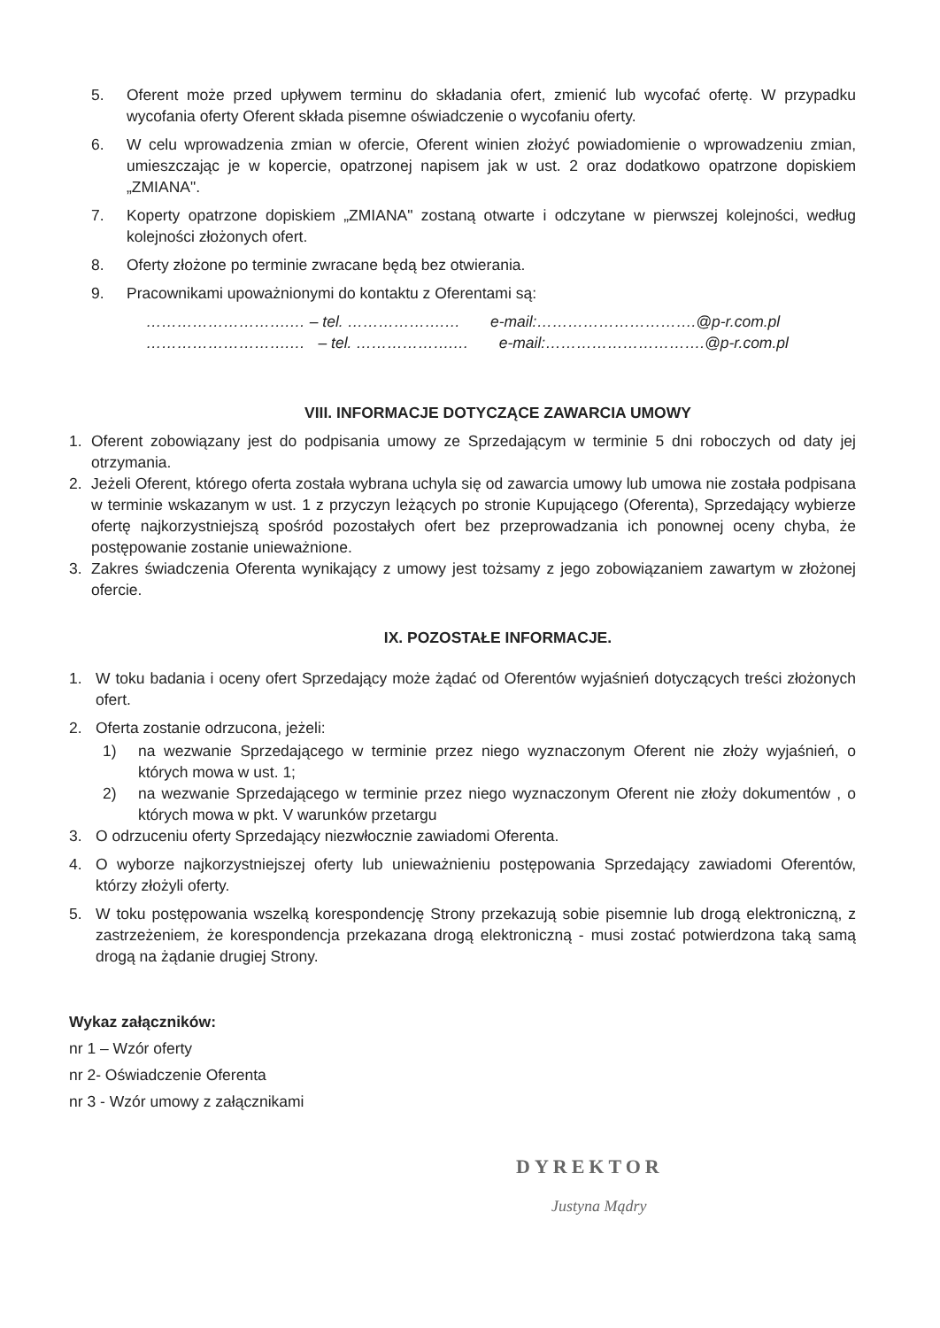5. Oferent może przed upływem terminu do składania ofert, zmienić lub wycofać ofertę. W przypadku wycofania oferty Oferent składa pisemne oświadczenie o wycofaniu oferty.
6. W celu wprowadzenia zmian w ofercie, Oferent winien złożyć powiadomienie o wprowadzeniu zmian, umieszczając je w kopercie, opatrzonej napisem jak w ust. 2 oraz dodatkowo opatrzone dopiskiem „ZMIANA".
7. Koperty opatrzone dopiskiem „ZMIANA" zostaną otwarte i odczytane w pierwszej kolejności, według kolejności złożonych ofert.
8. Oferty złożone po terminie zwracane będą bez otwierania.
9. Pracownikami upoważnionymi do kontaktu z Oferentami są:
……………………….… – tel. ……………….… e-mail:………………………….@p-r.com.pl
……………………….… – tel. ……………….… e-mail:………………………….@p-r.com.pl
VIII. INFORMACJE DOTYCZĄCE ZAWARCIA UMOWY
1. Oferent zobowiązany jest do podpisania umowy ze Sprzedającym w terminie 5 dni roboczych od daty jej otrzymania.
2. Jeżeli Oferent, którego oferta została wybrana uchyla się od zawarcia umowy lub umowa nie została podpisana w terminie wskazanym w ust. 1 z przyczyn leżących po stronie Kupującego (Oferenta), Sprzedający wybierze ofertę najkorzystniejszą spośród pozostałych ofert bez przeprowadzania ich ponownej oceny chyba, że postępowanie zostanie unieważnione.
3. Zakres świadczenia Oferenta wynikający z umowy jest tożsamy z jego zobowiązaniem zawartym w złożonej ofercie.
IX. POZOSTAŁE INFORMACJE.
1. W toku badania i oceny ofert Sprzedający może żądać od Oferentów wyjaśnień dotyczących treści złożonych ofert.
2. Oferta zostanie odrzucona, jeżeli:
1) na wezwanie Sprzedającego w terminie przez niego wyznaczonym Oferent nie złoży wyjaśnień, o których mowa w ust. 1;
2) na wezwanie Sprzedającego w terminie przez niego wyznaczonym Oferent nie złoży dokumentów , o których mowa w pkt. V warunków przetargu
3. O odrzuceniu oferty Sprzedający niezwłocznie zawiadomi Oferenta.
4. O wyborze najkorzystniejszej oferty lub unieważnieniu postępowania Sprzedający zawiadomi Oferentów, którzy złożyli oferty.
5. W toku postępowania wszelką korespondencję Strony przekazują sobie pisemnie lub drogą elektroniczną, z zastrzeżeniem, że korespondencja przekazana drogą elektroniczną - musi zostać potwierdzona taką samą drogą na żądanie drugiej Strony.
Wykaz załączników:
nr 1 – Wzór oferty
nr 2- Oświadczenie Oferenta
nr 3 - Wzór umowy z załącznikami
DYREKTOR
Justyna Mądry